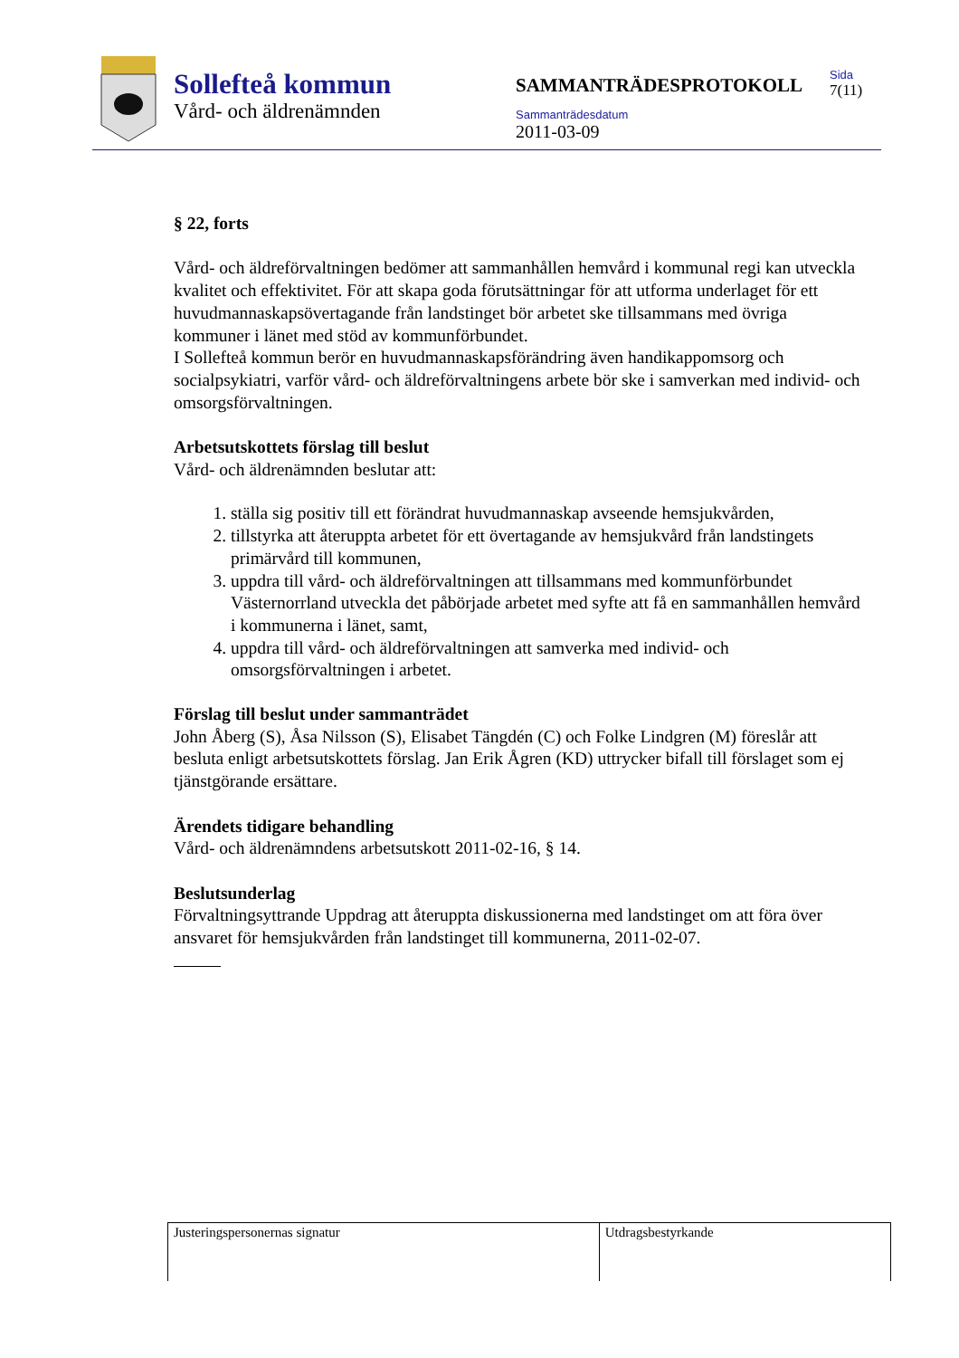Sollefteå kommun
Vård- och äldrenämnden
SAMMANTRÄDESPROTOKOLL
Sammanträdesdatum
2011-03-09
Sida
7(11)
§ 22, forts
Vård- och äldreförvaltningen bedömer att sammanhållen hemvård i kommunal regi kan utveckla kvalitet och effektivitet. För att skapa goda förutsättningar för att utforma underlaget för ett huvudmannaskapsövertagande från landstinget bör arbetet ske tillsammans med övriga kommuner i länet med stöd av kommunförbundet.
I Sollefteå kommun berör en huvudmannaskapsförändring även handikappomsorg och socialpsykiatri, varför vård- och äldreförvaltningens arbete bör ske i samverkan med individ- och omsorgsförvaltningen.
Arbetsutskottets förslag till beslut
Vård- och äldrenämnden beslutar att:
1. ställa sig positiv till ett förändrat huvudmannaskap avseende hemsjukvården,
2. tillstyrka att återuppta arbetet för ett övertagande av hemsjukvård från landstingets primärvård till kommunen,
3. uppdra till vård- och äldreförvaltningen att tillsammans med kommunförbundet Västernorrland utveckla det påbörjade arbetet med syfte att få en sammanhållen hemvård i kommunerna i länet, samt,
4. uppdra till vård- och äldreförvaltningen att samverka med individ- och omsorgsförvaltningen i arbetet.
Förslag till beslut under sammanträdet
John Åberg (S), Åsa Nilsson (S), Elisabet Tängdén (C) och Folke Lindgren (M) föreslår att besluta enligt arbetsutskottets förslag. Jan Erik Ågren (KD) uttrycker bifall till förslaget som ej tjänstgörande ersättare.
Ärendets tidigare behandling
Vård- och äldrenämndens arbetsutskott 2011-02-16, § 14.
Beslutsunderlag
Förvaltningsyttrande Uppdrag att återuppta diskussionerna med landstinget om att föra över ansvaret för hemsjukvården från landstinget till kommunerna, 2011-02-07.
| Justeringspersonernas signatur | Utdragsbestyrkande |